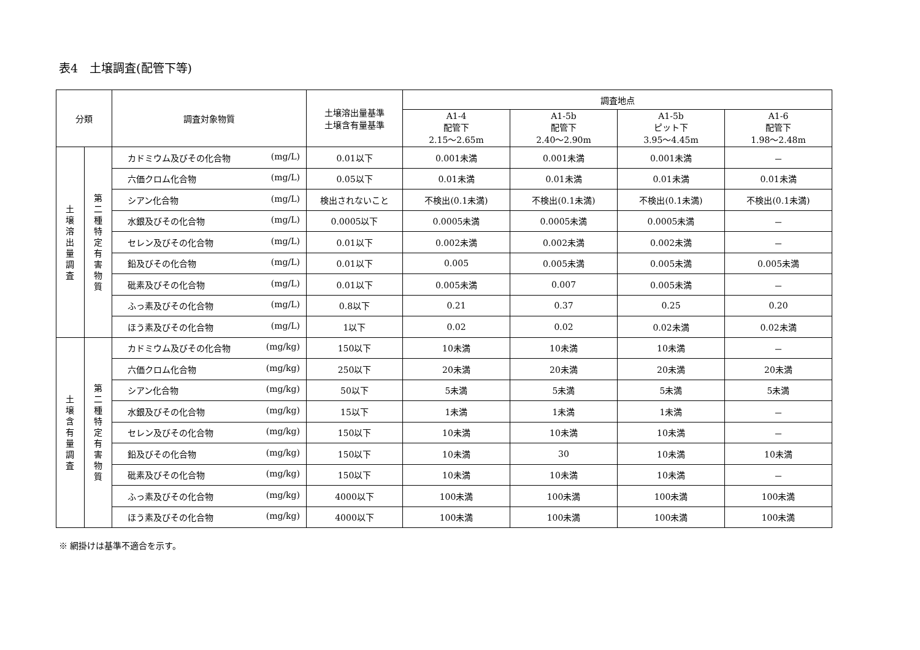表4　土壌調査(配管下等)
| 分類 | | 調査対象物質 | 土壌溶出量基準 土壌含有量基準 | 調査地点 | | | |
| --- | --- | --- | --- | --- | --- | --- | --- |
| | | | | A1-4 配管下 2.15～2.65m | A1-5b 配管下 2.40～2.90m | A1-5b ピット下 3.95～4.45m | A1-6 配管下 1.98～2.48m |
| 土 壌 溶 出 量 調 査 | 第 二 種 特 定 有 害 物 質 | カドミウム及びその化合物 (mg/L) | 0.01以下 | 0.001未満 | 0.001未満 | 0.001未満 | － |
| | | 六価クロム化合物 (mg/L) | 0.05以下 | 0.01未満 | 0.01未満 | 0.01未満 | 0.01未満 |
| | | シアン化合物 (mg/L) | 検出されないこと | 不検出(0.1未満) | 不検出(0.1未満) | 不検出(0.1未満) | 不検出(0.1未満) |
| | | 水銀及びその化合物 (mg/L) | 0.0005以下 | 0.0005未満 | 0.0005未満 | 0.0005未満 | － |
| | | セレン及びその化合物 (mg/L) | 0.01以下 | 0.002未満 | 0.002未満 | 0.002未満 | － |
| | | 鉛及びその化合物 (mg/L) | 0.01以下 | 0.005 | 0.005未満 | 0.005未満 | 0.005未満 |
| | | 砒素及びその化合物 (mg/L) | 0.01以下 | 0.005未満 | 0.007 | 0.005未満 | － |
| | | ふっ素及びその化合物 (mg/L) | 0.8以下 | 0.21 | 0.37 | 0.25 | 0.20 |
| | | ほう素及びその化合物 (mg/L) | 1以下 | 0.02 | 0.02 | 0.02未満 | 0.02未満 |
| 土 壌 含 有 量 調 査 | 第 二 種 特 定 有 害 物 質 | カドミウム及びその化合物 (mg/kg) | 150以下 | 10未満 | 10未満 | 10未満 | － |
| | | 六価クロム化合物 (mg/kg) | 250以下 | 20未満 | 20未満 | 20未満 | 20未満 |
| | | シアン化合物 (mg/kg) | 50以下 | 5未満 | 5未満 | 5未満 | 5未満 |
| | | 水銀及びその化合物 (mg/kg) | 15以下 | 1未満 | 1未満 | 1未満 | － |
| | | セレン及びその化合物 (mg/kg) | 150以下 | 10未満 | 10未満 | 10未満 | － |
| | | 鉛及びその化合物 (mg/kg) | 150以下 | 10未満 | 30 | 10未満 | 10未満 |
| | | 砒素及びその化合物 (mg/kg) | 150以下 | 10未満 | 10未満 | 10未満 | － |
| | | ふっ素及びその化合物 (mg/kg) | 4000以下 | 100未満 | 100未満 | 100未満 | 100未満 |
| | | ほう素及びその化合物 (mg/kg) | 4000以下 | 100未満 | 100未満 | 100未満 | 100未満 |
※ 網掛けは基準不適合を示す。